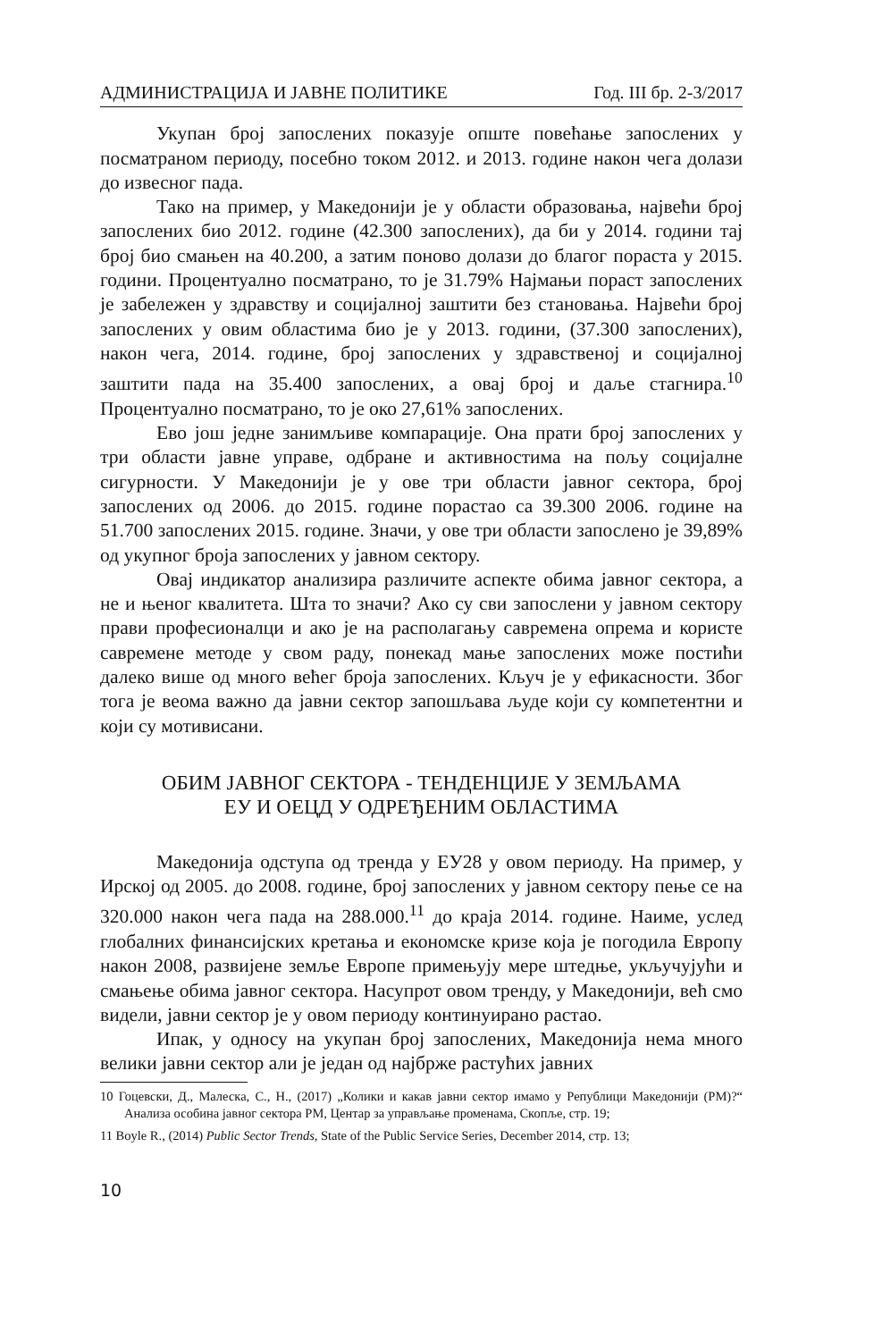АДМИНИСТРАЦИЈА И ЈАВНЕ ПОЛИТИКЕ Год. III бр. 2-3/2017
Укупан број запослених показује опште повећање запослених у посматраном периоду, посебно током 2012. и 2013. године након чега долази до извесног пада.
Тако на пример, у Македонији је у области образовања, највећи број запослених био 2012. године (42.300 запослених), да би у 2014. години тај број био смањен на 40.200, а затим поново долази до благог пораста у 2015. години. Процентуално посматрано, то је 31.79% Најмањи пораст запослених је забележен у здравству и социјалној заштити без становања. Највећи број запослених у овим областима био је у 2013. години, (37.300 запослених), након чега, 2014. године, број запослених у здравственој и социјалној заштити пада на 35.400 запослених, а овај број и даље стагнира.<sup>10</sup> Процентуално посматрано, то је око 27,61% запослених.
Ево још једне занимљиве компарације. Она прати број запослених у три области јавне управе, одбране и активностима на пољу социјалне сигурности. У Македонији је у ове три области јавног сектора, број запослених од 2006. до 2015. године порастао са 39.300 2006. године на 51.700 запослених 2015. године. Значи, у ове три области запослено је 39,89% од укупног броја запослених у јавном сектору.
Овај индикатор анализира различите аспекте обима јавног сектора, а не и њеног квалитета. Шта то значи? Ако су сви запослени у јавном сектору прави професионалци и ако је на располагању савремена опрема и користе савремене методе у свом раду, понекад мање запослених може постићи далеко више од много већег броја запослених. Кључ је у ефикасности. Због тога је веома важно да јавни сектор запошљава људе који су компетентни и који су мотивисани.
ОБИМ ЈАВНОГ СЕКТОРА - ТЕНДЕНЦИЈЕ У ЗЕМЉАМА
ЕУ И ОЕЦД У ОДРЕЂЕНИМ ОБЛАСТИМА
Македонија одступа од тренда у ЕУ28 у овом периоду. На пример, у Ирској од 2005. до 2008. године, број запослених у јавном сектору пење се на 320.000 након чега пада на 288.000.<sup>11</sup> до краја 2014. године. Наиме, услед глобалних финансијских кретања и економске кризе која је погодила Европу након 2008, развијене земље Европе примењују мере штедње, укључујући и смањење обима јавног сектора. Насупрот овом тренду, у Македонији, већ смо видели, јавни сектор је у овом периоду континуирано растао.
Ипак, у односу на укупан број запослених, Македонија нема много велики јавни сектор али је један од најбрже растућих јавних
10 Гоцевски, Д., Малеска, С., Н., (2017) „Колики и какав јавни сектор имамо у Републици Македонији (РМ)?“ Анализа особина јавног сектора РМ, Центар за управљање променама, Скопље, стр. 19;
11 Boyle R., (2014) Public Sector Trends, State of the Public Service Series, December 2014, стр. 13;
10